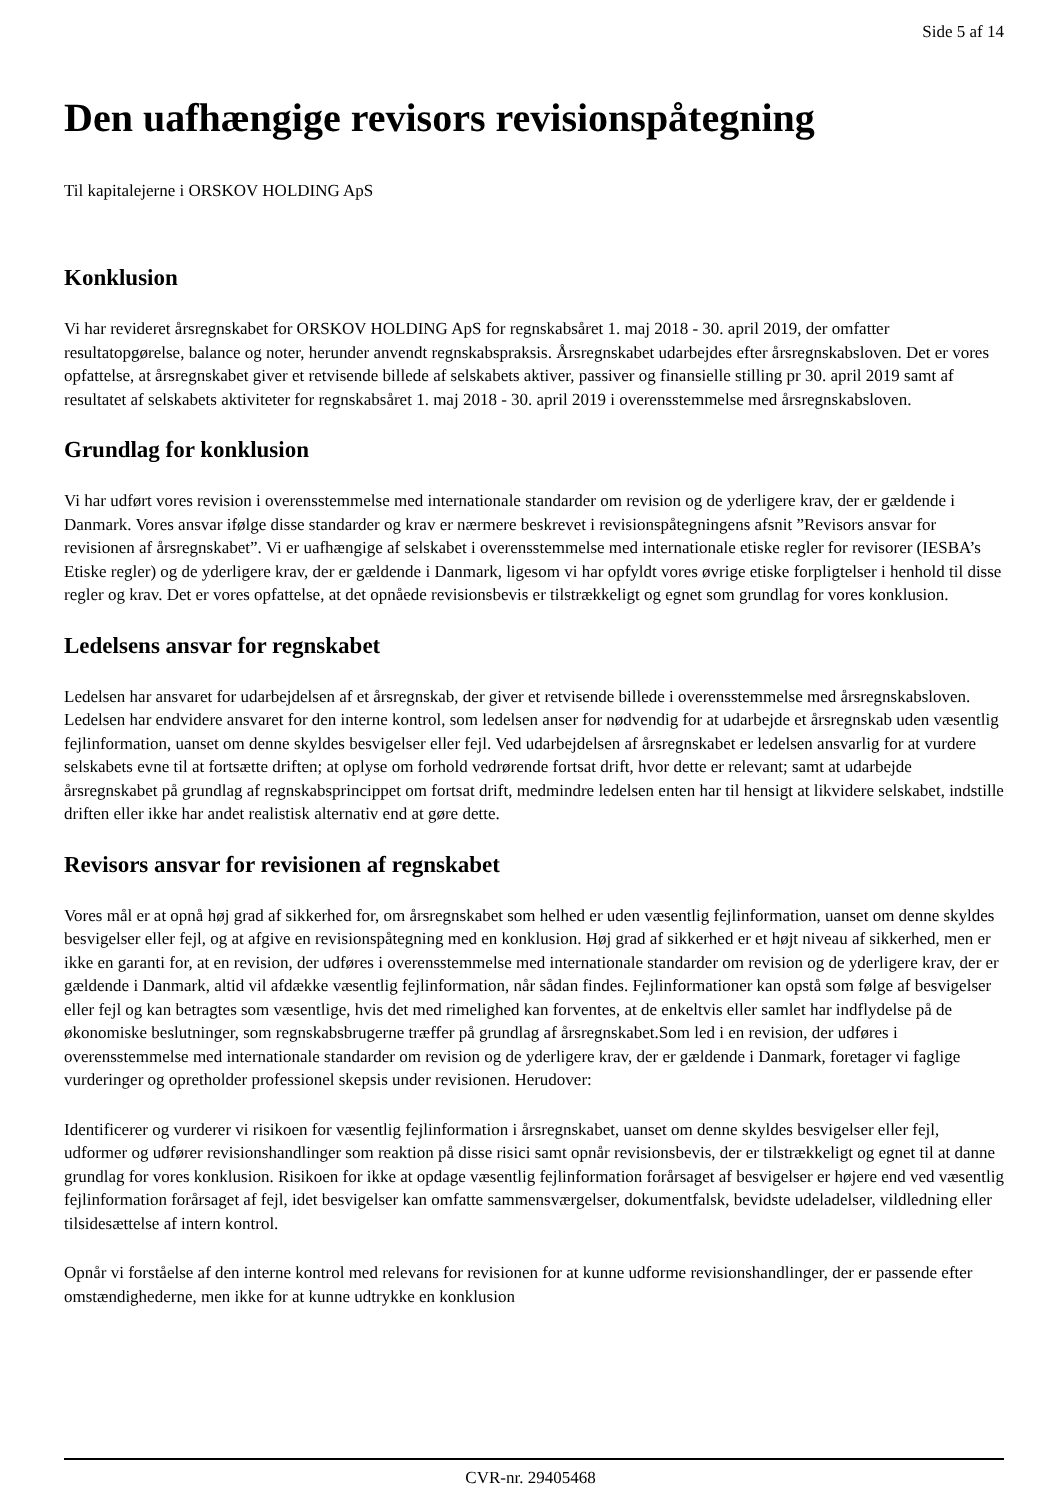Side 5 af 14
Den uafhængige revisors revisionspåtegning
Til kapitalejerne i ORSKOV HOLDING ApS
Konklusion
Vi har revideret årsregnskabet for ORSKOV HOLDING ApS for regnskabsåret 1. maj 2018 - 30. april 2019, der omfatter resultatopgørelse, balance og noter, herunder anvendt regnskabspraksis. Årsregnskabet udarbejdes efter årsregnskabsloven. Det er vores opfattelse, at årsregnskabet giver et retvisende billede af selskabets aktiver, passiver og finansielle stilling pr 30. april 2019 samt af resultatet af selskabets aktiviteter for regnskabsåret 1. maj 2018 - 30. april 2019 i overensstemmelse med årsregnskabsloven.
Grundlag for konklusion
Vi har udført vores revision i overensstemmelse med internationale standarder om revision og de yderligere krav, der er gældende i Danmark. Vores ansvar ifølge disse standarder og krav er nærmere beskrevet i revisionspåtegningens afsnit ”Revisors ansvar for revisionen af årsregnskabet”. Vi er uafhængige af selskabet i overensstemmelse med internationale etiske regler for revisorer (IESBA’s Etiske regler) og de yderligere krav, der er gældende i Danmark, ligesom vi har opfyldt vores øvrige etiske forpligtelser i henhold til disse regler og krav. Det er vores opfattelse, at det opnåede revisionsbevis er tilstrækkeligt og egnet som grundlag for vores konklusion.
Ledelsens ansvar for regnskabet
Ledelsen har ansvaret for udarbejdelsen af et årsregnskab, der giver et retvisende billede i overensstemmelse med årsregnskabsloven. Ledelsen har endvidere ansvaret for den interne kontrol, som ledelsen anser for nødvendig for at udarbejde et årsregnskab uden væsentlig fejlinformation, uanset om denne skyldes besvigelser eller fejl. Ved udarbejdelsen af årsregnskabet er ledelsen ansvarlig for at vurdere selskabets evne til at fortsætte driften; at oplyse om forhold vedrørende fortsat drift, hvor dette er relevant; samt at udarbejde årsregnskabet på grundlag af regnskabsprincippet om fortsat drift, medmindre ledelsen enten har til hensigt at likvidere selskabet, indstille driften eller ikke har andet realistisk alternativ end at gøre dette.
Revisors ansvar for revisionen af regnskabet
Vores mål er at opnå høj grad af sikkerhed for, om årsregnskabet som helhed er uden væsentlig fejlinformation, uanset om denne skyldes besvigelser eller fejl, og at afgive en revisionspåtegning med en konklusion. Høj grad af sikkerhed er et højt niveau af sikkerhed, men er ikke en garanti for, at en revision, der udføres i overensstemmelse med internationale standarder om revision og de yderligere krav, der er gældende i Danmark, altid vil afdække væsentlig fejlinformation, når sådan findes. Fejlinformationer kan opstå som følge af besvigelser eller fejl og kan betragtes som væsentlige, hvis det med rimelighed kan forventes, at de enkeltvis eller samlet har indflydelse på de økonomiske beslutninger, som regnskabsbrugerne træffer på grundlag af årsregnskabet.Som led i en revision, der udføres i overensstemmelse med internationale standarder om revision og de yderligere krav, der er gældende i Danmark, foretager vi faglige vurderinger og opretholder professionel skepsis under revisionen. Herudover:
Identificerer og vurderer vi risikoen for væsentlig fejlinformation i årsregnskabet, uanset om denne skyldes besvigelser eller fejl, udformer og udfører revisionshandlinger som reaktion på disse risici samt opnår revisionsbevis, der er tilstrækkeligt og egnet til at danne grundlag for vores konklusion. Risikoen for ikke at opdage væsentlig fejlinformation forårsaget af besvigelser er højere end ved væsentlig fejlinformation forårsaget af fejl, idet besvigelser kan omfatte sammensværgelser, dokumentfalsk, bevidste udeladelser, vildledning eller tilsidesættelse af intern kontrol.
Opnår vi forståelse af den interne kontrol med relevans for revisionen for at kunne udforme revisionshandlinger, der er passende efter omstændighederne, men ikke for at kunne udtrykke en konklusion
CVR-nr. 29405468